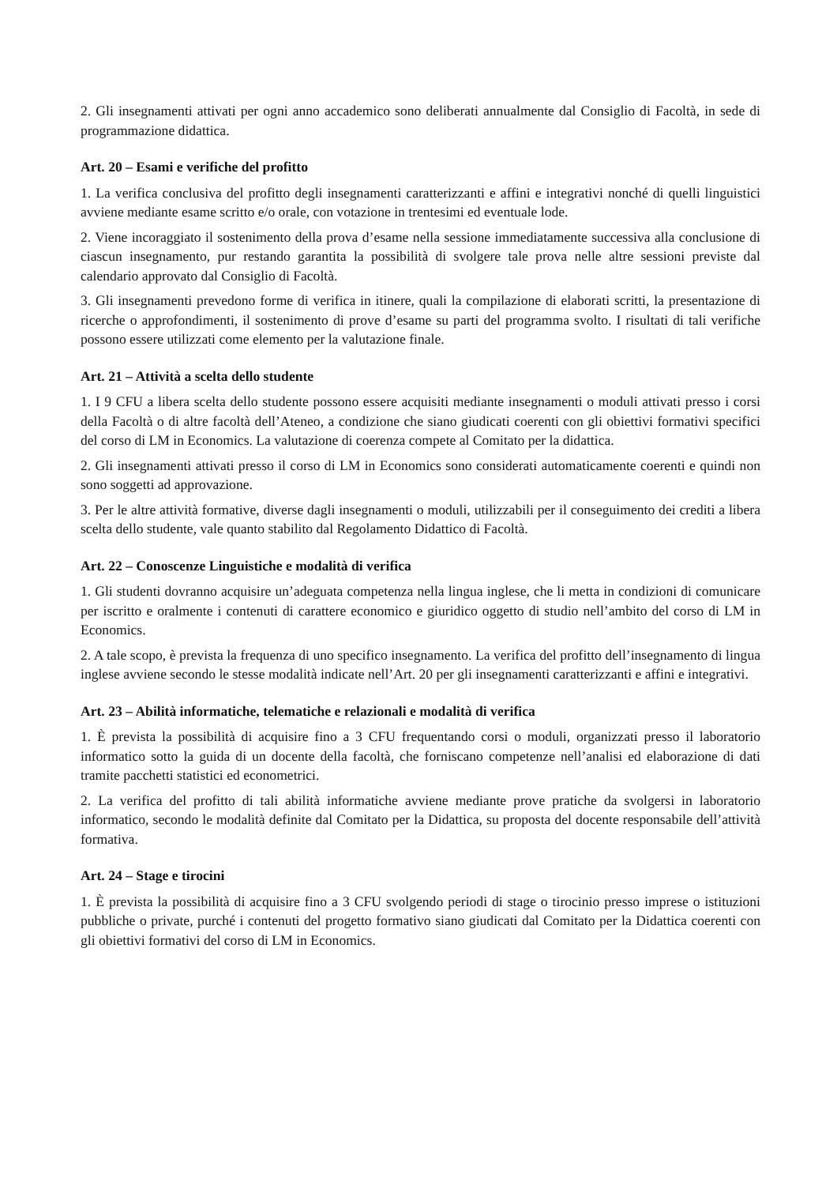2. Gli insegnamenti attivati per ogni anno accademico sono deliberati annualmente dal Consiglio di Facoltà, in sede di programmazione didattica.
Art. 20 – Esami e verifiche del profitto
1. La verifica conclusiva del profitto degli insegnamenti caratterizzanti e affini e integrativi nonché di quelli linguistici avviene mediante esame scritto e/o orale, con votazione in trentesimi ed eventuale lode.
2. Viene incoraggiato il sostenimento della prova d’esame nella sessione immediatamente successiva alla conclusione di ciascun insegnamento, pur restando garantita la possibilità di svolgere tale prova nelle altre sessioni previste dal calendario approvato dal Consiglio di Facoltà.
3. Gli insegnamenti prevedono forme di verifica in itinere, quali la compilazione di elaborati scritti, la presentazione di ricerche o approfondimenti, il sostenimento di prove d’esame su parti del programma svolto. I risultati di tali verifiche possono essere utilizzati come elemento per la valutazione finale.
Art. 21 – Attività a scelta dello studente
1. I 9 CFU a libera scelta dello studente possono essere acquisiti mediante insegnamenti o moduli attivati presso i corsi della Facoltà o di altre facoltà dell’Ateneo, a condizione che siano giudicati coerenti con gli obiettivi formativi specifici del corso di LM in Economics. La valutazione di coerenza compete al Comitato per la didattica.
2. Gli insegnamenti attivati presso il corso di LM in Economics sono considerati automaticamente coerenti e quindi non sono soggetti ad approvazione.
3. Per le altre attività formative, diverse dagli insegnamenti o moduli, utilizzabili per il conseguimento dei crediti a libera scelta dello studente, vale quanto stabilito dal Regolamento Didattico di Facoltà.
Art. 22 – Conoscenze Linguistiche e modalità di verifica
1. Gli studenti dovranno acquisire un’adeguata competenza nella lingua inglese, che li metta in condizioni di comunicare per iscritto e oralmente i contenuti di carattere economico e giuridico oggetto di studio nell’ambito del corso di LM in Economics.
2. A tale scopo, è prevista la frequenza di uno specifico insegnamento. La verifica del profitto dell’insegnamento di lingua inglese avviene secondo le stesse modalità indicate nell’Art. 20 per gli insegnamenti caratterizzanti e affini e integrativi.
Art. 23 – Abilità informatiche, telematiche e relazionali e modalità di verifica
1. È prevista la possibilità di acquisire fino a 3 CFU frequentando corsi o moduli, organizzati presso il laboratorio informatico sotto la guida di un docente della facoltà, che forniscano competenze nell’analisi ed elaborazione di dati tramite pacchetti statistici ed econometrici.
2. La verifica del profitto di tali abilità informatiche avviene mediante prove pratiche da svolgersi in laboratorio informatico, secondo le modalità definite dal Comitato per la Didattica, su proposta del docente responsabile dell’attività formativa.
Art. 24 – Stage e tirocini
1. È prevista la possibilità di acquisire fino a 3 CFU svolgendo periodi di stage o tirocinio presso imprese o istituzioni pubbliche o private, purché i contenuti del progetto formativo siano giudicati dal Comitato per la Didattica coerenti con gli obiettivi formativi del corso di LM in Economics.